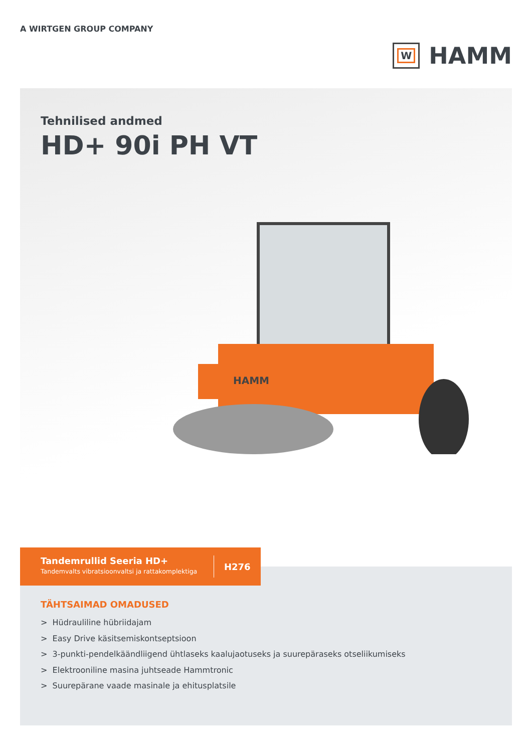A WIRTGEN GROUP COMPANY
W
HAMM
Tehnilised andmed
HD+ 90i PH VT
HAMM
Tandemrullid Seeria HD+
Tandemvalts vibratsioonvaltsi ja rattakomplektiga
H276
TÄHTSAIMAD OMADUSED
> Hüdrauliline hübriidajam
> Easy Drive käsitsemiskontseptsioon
> 3-punkti-pendelkäändliigend ühtlaseks kaalujaotuseks ja suurepäraseks otseliikumiseks
> Elektrooniline masina juhtseade Hammtronic
> Suurepärane vaade masinale ja ehitusplatsile